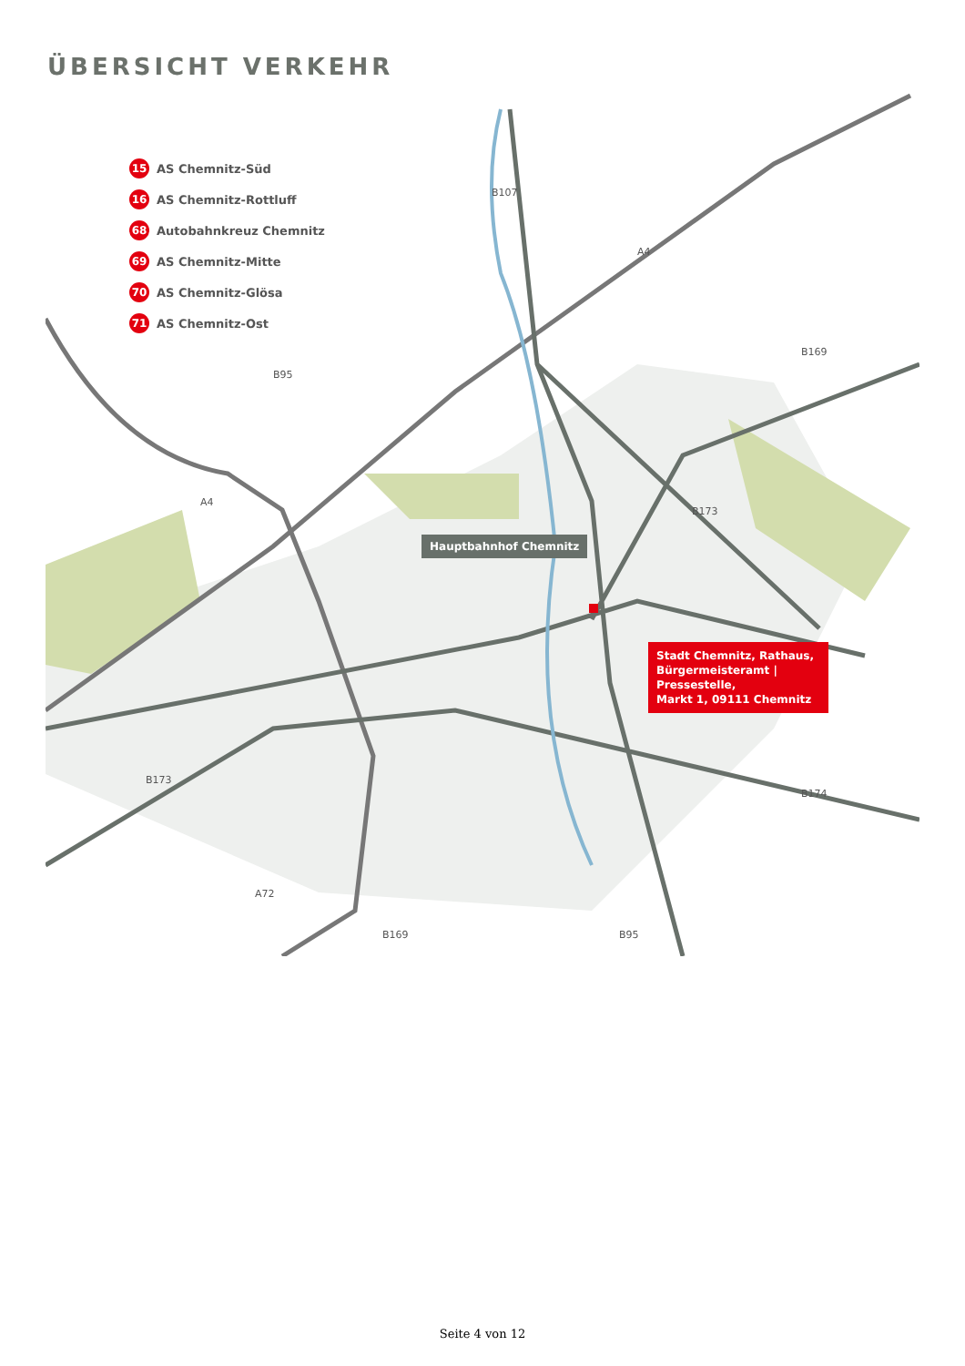ÜBERSICHT VERKEHR
15 AS Chemnitz-Süd
16 AS Chemnitz-Rottluff
68 Autobahnkreuz Chemnitz
69 AS Chemnitz-Mitte
70 AS Chemnitz-Glösa
71 AS Chemnitz-Ost
Hauptbahnhof Chemnitz
Stadt Chemnitz, Rathaus,
Bürgermeisteramt | Pressestelle,
Markt 1, 09111 Chemnitz
B107
A4
B95
A4
B173
B169
B173
A72
B169 B95
B174
Seite 4 von 12